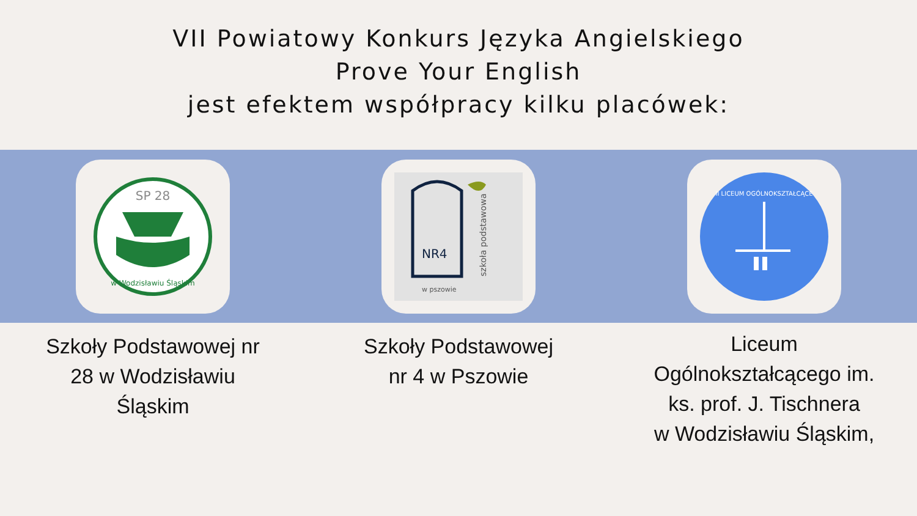VII Powiatowy Konkurs Języka Angielskiego
Prove Your English
jest efektem współpracy kilku placówek:
SP 28
w Wodzisławiu Śląskim
NR4
w pszowie
szkoła podstawowa
II LICEUM OGÓLNOKSZTAŁCĄCE
Szkoły Podstawowej nr
28 w Wodzisławiu
Śląskim
Szkoły Podstawowej
nr 4 w Pszowie
Liceum
Ogólnokształcącego im.
ks. prof. J. Tischnera
w Wodzisławiu Śląskim,